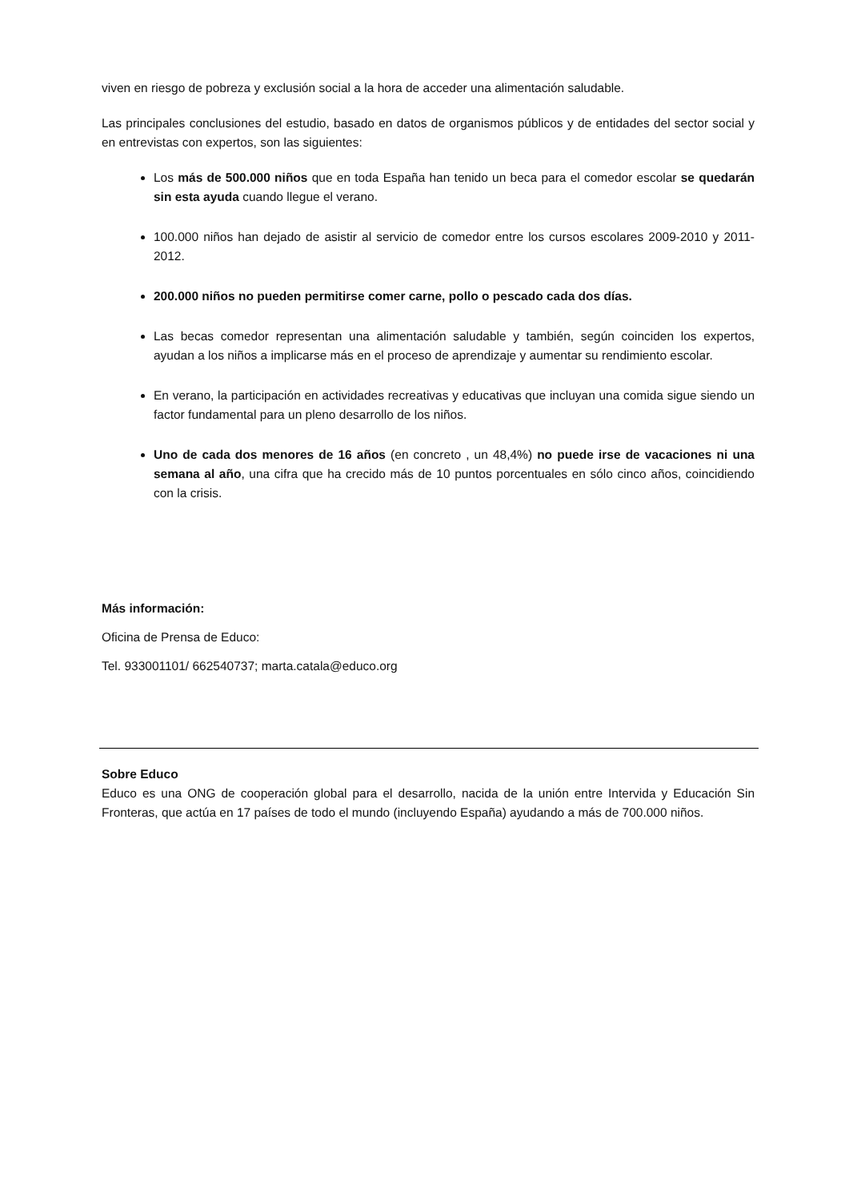viven en riesgo de pobreza y exclusión social a la hora de acceder una alimentación saludable.
Las principales conclusiones del estudio, basado en datos de organismos públicos y de entidades del sector social y en entrevistas con expertos, son las siguientes:
Los más de 500.000 niños que en toda España han tenido un beca para el comedor escolar se quedarán sin esta ayuda cuando llegue el verano.
100.000 niños han dejado de asistir al servicio de comedor entre los cursos escolares 2009-2010 y 2011-2012.
200.000 niños no pueden permitirse comer carne, pollo o pescado cada dos días.
Las becas comedor representan una alimentación saludable y también, según coinciden los expertos, ayudan a los niños a implicarse más en el proceso de aprendizaje y aumentar su rendimiento escolar.
En verano, la participación en actividades recreativas y educativas que incluyan una comida sigue siendo un factor fundamental para un pleno desarrollo de los niños.
Uno de cada dos menores de 16 años (en concreto , un 48,4%) no puede irse de vacaciones ni una semana al año, una cifra que ha crecido más de 10 puntos porcentuales en sólo cinco años, coincidiendo con la crisis.
Más información:
Oficina de Prensa de Educo:
Tel. 933001101/ 662540737; marta.catala@educo.org
Sobre Educo
Educo es una ONG de cooperación global para el desarrollo, nacida de la unión entre Intervida y Educación Sin Fronteras, que actúa en 17 países de todo el mundo (incluyendo España) ayudando a más de 700.000 niños.